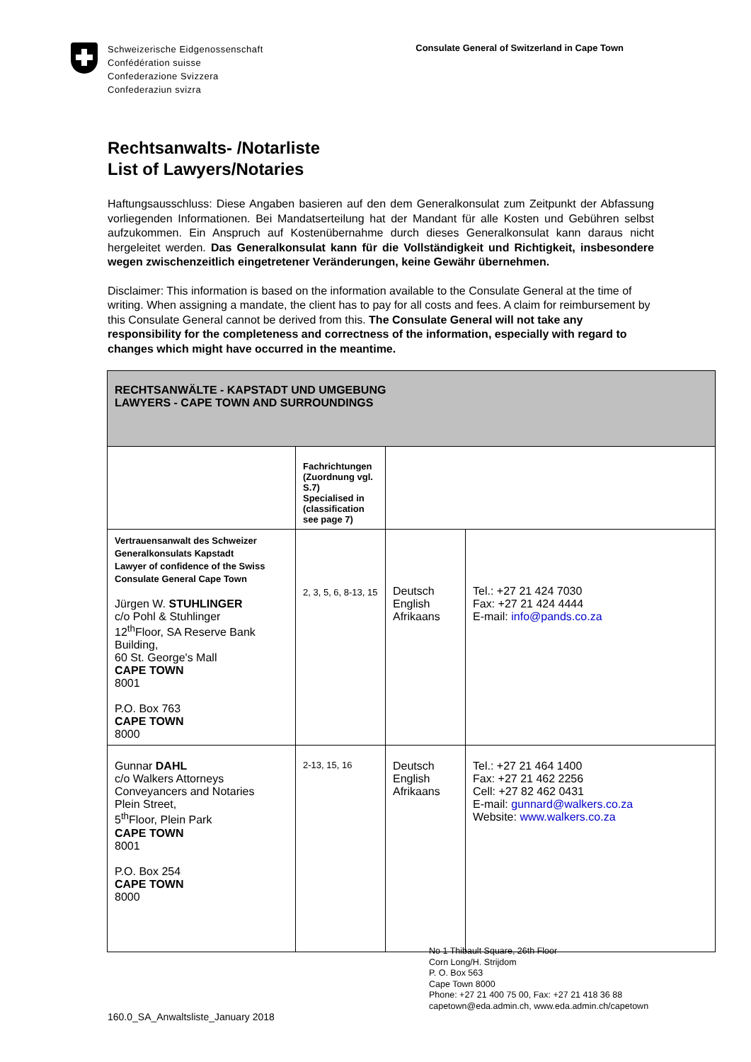Schweizerische Eidgenossenschaft
Confédération suisse
Confederazione Svizzera
Confederaziun svizra
Consulate General of Switzerland in Cape Town
Rechtsanwalts- /Notarliste
List of Lawyers/Notaries
Haftungsausschluss: Diese Angaben basieren auf den dem Generalkonsulat zum Zeitpunkt der Abfassung vorliegenden Informationen. Bei Mandatserteilung hat der Mandant für alle Kosten und Gebühren selbst aufzukommen. Ein Anspruch auf Kostenübernahme durch dieses Generalkonsulat kann daraus nicht hergeleitet werden. Das Generalkonsulat kann für die Vollständigkeit und Richtigkeit, insbesondere wegen zwischenzeitlich eingetretener Veränderungen, keine Gewähr übernehmen.
Disclaimer: This information is based on the information available to the Consulate General at the time of writing. When assigning a mandate, the client has to pay for all costs and fees. A claim for reimbursement by this Consulate General cannot be derived from this. The Consulate General will not take any responsibility for the completeness and correctness of the information, especially with regard to changes which might have occurred in the meantime.
| RECHTSANWÄLTE - KAPSTADT UND UMGEBUNG LAWYERS - CAPE TOWN AND SURROUNDINGS | | | |
| | Fachrichtungen (Zuordnung vgl. S.7) Specialised in (classification see page 7) | | |
| Vertrauensanwalt des Schweizer Generalkonsulats Kapstadt Lawyer of confidence of the Swiss Consulate General Cape Town Jürgen W. STUHLINGER c/o Pohl & Stuhlinger 12<sup>th</sup>Floor, SA Reserve Bank Building, 60 St. George's Mall CAPE TOWN 8001 P.O. Box 763 CAPE TOWN 8000 | 2, 3, 5, 6, 8-13, 15 | Deutsch English Afrikaans | Tel.: +27 21 424 7030 Fax: +27 21 424 4444 E-mail: info@pands.co.za |
| Gunnar DAHL c/o Walkers Attorneys Conveyancers and Notaries Plein Street, 5<sup>th</sup>Floor, Plein Park CAPE TOWN 8001 P.O. Box 254 CAPE TOWN 8000 | 2-13, 15, 16 | Deutsch English Afrikaans | Tel.: +27 21 464 1400 Fax: +27 21 462 2256 Cell: +27 82 462 0431 E-mail: gunnard@walkers.co.za Website: www.walkers.co.za |
No 1 Thibault Square, 26th Floor
Corn Long/H. Strijdom
P. O. Box 563
Cape Town 8000
Phone: +27 21 400 75 00, Fax: +27 21 418 36 88
capetown@eda.admin.ch, www.eda.admin.ch/capetown
160.0_SA_Anwaltsliste_January 2018